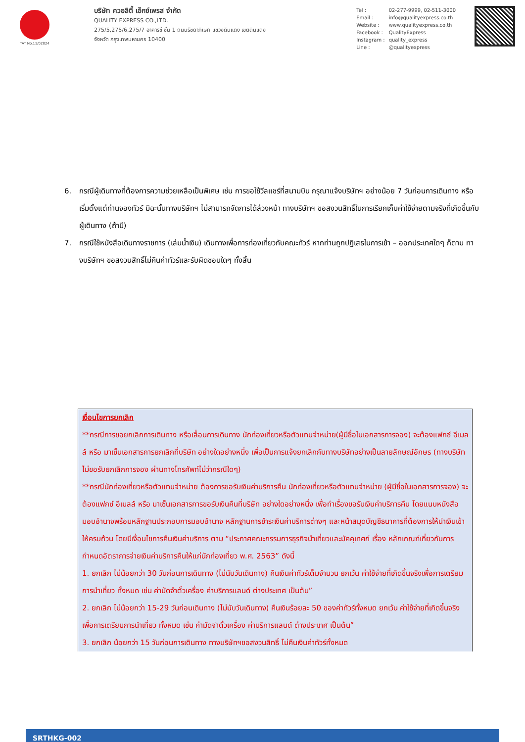TAT No.11/02024
บริษัท ควอลิตี้ เอ็กซ์เพรส จำกัด
QUALITY EXPRESS CO.,LTD.
275/5,275/6,275/7 อาคารซี ชั้น 1 ถนนรัชดาภิเษก แขวงดินแดง เขตดินแดง
จังหวัด กรุงเทพมหานคร 10400
| Tel : | 02-277-9999, 02-511-3000 |
| Email : | info@qualityexpress.co.th |
| Website : | www.qualityexpress.co.th |
| Facebook : | QualityExpress |
| Instagram : | quality_express |
| Line : | @qualityexpress |
6. กรณีผู้เดินทางที่ต้องการความช่วยเหลือเป็นพิเศษ เช่น การขอใช้วีลแชร์ที่สนามบิน กรุณาแจ้งบริษัทฯ อย่างน้อย 7 วันก่อนการเดินทาง หรือเริ่มตั้งแต่ท่านจองทัวร์ มิฉะนั้นทางบริษัทฯ ไม่สามารถจัดการได้ล่วงหน้า ทางบริษัทฯ ขอสงวนสิทธิ์ในการเรียกเก็บค่าใช้จ่ายตามจริงที่เกิดขึ้นกับผู้เดินทาง (ถ้ามี)
7. กรณีใช้หนังสือเดินทางราชการ (เล่มน้ำเงิน) เดินทางเพื่อการท่องเที่ยวกับคณะทัวร์ หากท่านถูกปฏิเสธในการเข้า – ออกประเทศใดๆ ก็ตาม ทางบริษัทฯ ขอสงวนสิทธิ์ไม่คืนค่าทัวร์และรับผิดชอบใดๆ ทั้งสิ้น
เงื่อนไขการยกเลิก
**กรณีการขอยกเลิกการเดินทาง หรือเลื่อนการเดินทาง นักท่องเที่ยวหรือตัวแทนจำหน่าย(ผู้มีชื่อในเอกสารการจอง) จะต้องแฟกซ์ อีเมลล์ หรือ มาเซ็นเอกสารการยกเลิกที่บริษัท อย่างใดอย่างหนึ่ง เพื่อเป็นการแจ้งยกเลิกกับทางบริษัทอย่างเป็นลายลักษณ์อักษร (ทางบริษัทไม่ขอรับยกเลิกการจอง ผ่านทางโทรศัพท์ไม่ว่ากรณีใดๆ)
**กรณีนักท่องเที่ยวหรือตัวแทนจำหน่าย ต้องการขอรับเงินค่าบริการคืน นักท่องเที่ยวหรือตัวแทนจำหน่าย (ผู้มีชื่อในเอกสารการจอง) จะต้องแฟกซ์ อีเมลล์ หรือ มาเซ็นเอกสารการขอรับเงินคืนที่บริษัท อย่างใดอย่างหนึ่ง เพื่อทำเรื่องขอรับเงินค่าบริการคืน โดยแนบหนังสือมอบอำนาจพร้อมหลักฐานประกอบการมอบอำนาจ หลักฐานการชำระเงินค่าบริการต่างๆ และหน้าสมุดบัญชีธนาคารที่ต้องการให้นำเงินเข้าให้ครบถ้วน โดยมีเงื่อนไขการคืนเงินค่าบริการ ตาม “ประกาศคณะกรรมการธุรกิจนำเที่ยวและมัคคุเทศก์ เรื่อง หลักเกณฑ์เกี่ยวกับการกำหนดอัตราการจ่ายเงินค่าบริการคืนให้แก่นักท่องเที่ยว พ.ศ. 2563” ดังนี้
1. ยกเลิก ไม่น้อยกว่า 30 วันก่อนการเดินทาง (ไม่นับวันเดินทาง) คืนเงินค่าทัวร์เต็มจำนวน ยกเว้น ค่าใช้จ่ายที่เกิดขึ้นจริงเพื่อการเตรียมการนำเที่ยว ทั้งหมด เช่น ค่ามัดจำตั๋วเครื่อง ค่าบริการแลนด์ ต่างประเทศ เป็นต้น”
2. ยกเลิก ไม่น้อยกว่า 15-29 วันก่อนเดินทาง (ไม่นับวันเดินทาง) คืนเงินร้อยละ 50 ของค่าทัวร์ทั้งหมด ยกเว้น ค่าใช้จ่ายที่เกิดขึ้นจริงเพื่อการเตรียมการนำเที่ยว ทั้งหมด เช่น ค่ามัดจำตั๋วเครื่อง ค่าบริการแลนด์ ต่างประเทศ เป็นต้น”
3. ยกเลิก น้อยกว่า 15 วันก่อนการเดินทาง ทางบริษัทฯขอสงวนสิทธิ์ ไม่คืนเงินค่าทัวร์ทั้งหมด
SRTHKG-002